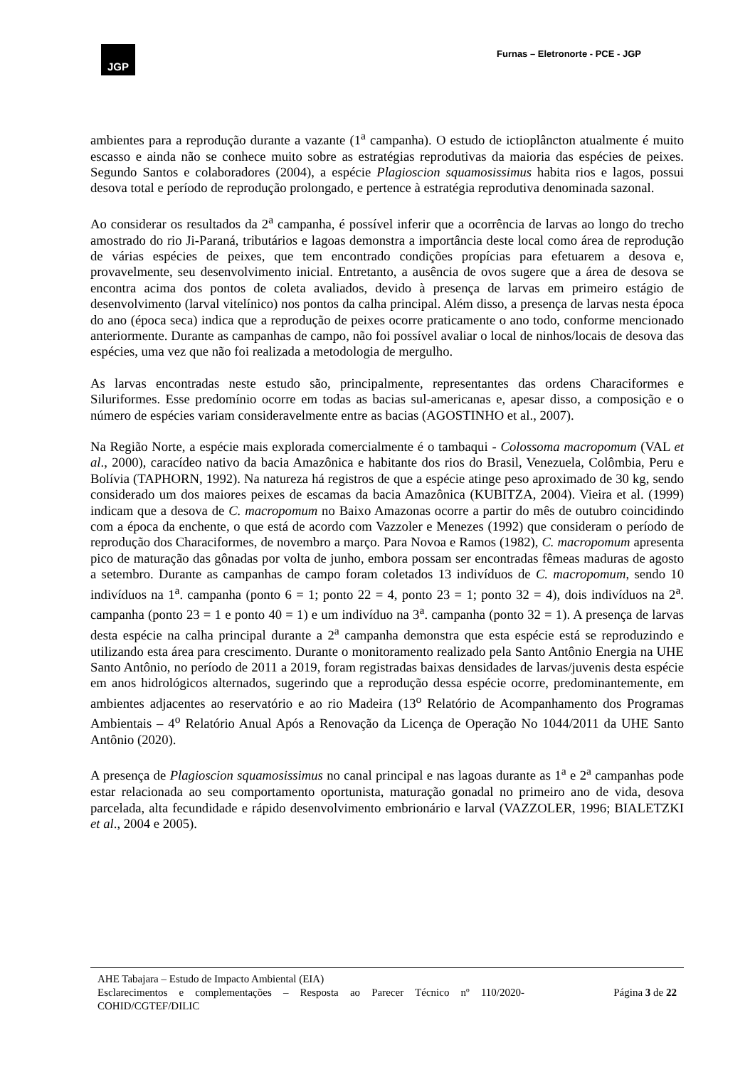JGP
Furnas – Eletronorte - PCE - JGP
ambientes para a reprodução durante a vazante (1<sup>a</sup> campanha). O estudo de ictioplâncton atualmente é muito escasso e ainda não se conhece muito sobre as estratégias reprodutivas da maioria das espécies de peixes. Segundo Santos e colaboradores (2004), a espécie Plagioscion squamosissimus habita rios e lagos, possui desova total e período de reprodução prolongado, e pertence à estratégia reprodutiva denominada sazonal.
Ao considerar os resultados da 2<sup>a</sup> campanha, é possível inferir que a ocorrência de larvas ao longo do trecho amostrado do rio Ji-Paraná, tributários e lagoas demonstra a importância deste local como área de reprodução de várias espécies de peixes, que tem encontrado condições propícias para efetuarem a desova e, provavelmente, seu desenvolvimento inicial. Entretanto, a ausência de ovos sugere que a área de desova se encontra acima dos pontos de coleta avaliados, devido à presença de larvas em primeiro estágio de desenvolvimento (larval vitelínico) nos pontos da calha principal. Além disso, a presença de larvas nesta época do ano (época seca) indica que a reprodução de peixes ocorre praticamente o ano todo, conforme mencionado anteriormente. Durante as campanhas de campo, não foi possível avaliar o local de ninhos/locais de desova das espécies, uma vez que não foi realizada a metodologia de mergulho.
As larvas encontradas neste estudo são, principalmente, representantes das ordens Characiformes e Siluriformes. Esse predomínio ocorre em todas as bacias sul-americanas e, apesar disso, a composição e o número de espécies variam consideravelmente entre as bacias (AGOSTINHO et al., 2007).
Na Região Norte, a espécie mais explorada comercialmente é o tambaqui - Colossoma macropomum (VAL et al., 2000), caracídeo nativo da bacia Amazônica e habitante dos rios do Brasil, Venezuela, Colômbia, Peru e Bolívia (TAPHORN, 1992). Na natureza há registros de que a espécie atinge peso aproximado de 30 kg, sendo considerado um dos maiores peixes de escamas da bacia Amazônica (KUBITZA, 2004). Vieira et al. (1999) indicam que a desova de C. macropomum no Baixo Amazonas ocorre a partir do mês de outubro coincidindo com a época da enchente, o que está de acordo com Vazzoler e Menezes (1992) que consideram o período de reprodução dos Characiformes, de novembro a março. Para Novoa e Ramos (1982), C. macropomum apresenta pico de maturação das gônadas por volta de junho, embora possam ser encontradas fêmeas maduras de agosto a setembro. Durante as campanhas de campo foram coletados 13 indivíduos de C. macropomum, sendo 10 indivíduos na 1<sup>a</sup>. campanha (ponto 6 = 1; ponto 22 = 4, ponto 23 = 1; ponto 32 = 4), dois indivíduos na 2<sup>a</sup>. campanha (ponto 23 = 1 e ponto 40 = 1) e um indivíduo na 3<sup>a</sup>. campanha (ponto 32 = 1). A presença de larvas desta espécie na calha principal durante a 2<sup>a</sup> campanha demonstra que esta espécie está se reproduzindo e utilizando esta área para crescimento. Durante o monitoramento realizado pela Santo Antônio Energia na UHE Santo Antônio, no período de 2011 a 2019, foram registradas baixas densidades de larvas/juvenis desta espécie em anos hidrológicos alternados, sugerindo que a reprodução dessa espécie ocorre, predominantemente, em ambientes adjacentes ao reservatório e ao rio Madeira (13<sup>o</sup> Relatório de Acompanhamento dos Programas Ambientais – 4<sup>o</sup> Relatório Anual Após a Renovação da Licença de Operação No 1044/2011 da UHE Santo Antônio (2020).
A presença de Plagioscion squamosissimus no canal principal e nas lagoas durante as 1<sup>a</sup> e 2<sup>a</sup> campanhas pode estar relacionada ao seu comportamento oportunista, maturação gonadal no primeiro ano de vida, desova parcelada, alta fecundidade e rápido desenvolvimento embrionário e larval (VAZZOLER, 1996; BIALETZKI et al., 2004 e 2005).
AHE Tabajara – Estudo de Impacto Ambiental (EIA)
Esclarecimentos e complementações – Resposta ao Parecer Técnico nº 110/2020-COHID/CGTEF/DILIC
Página 3 de 22